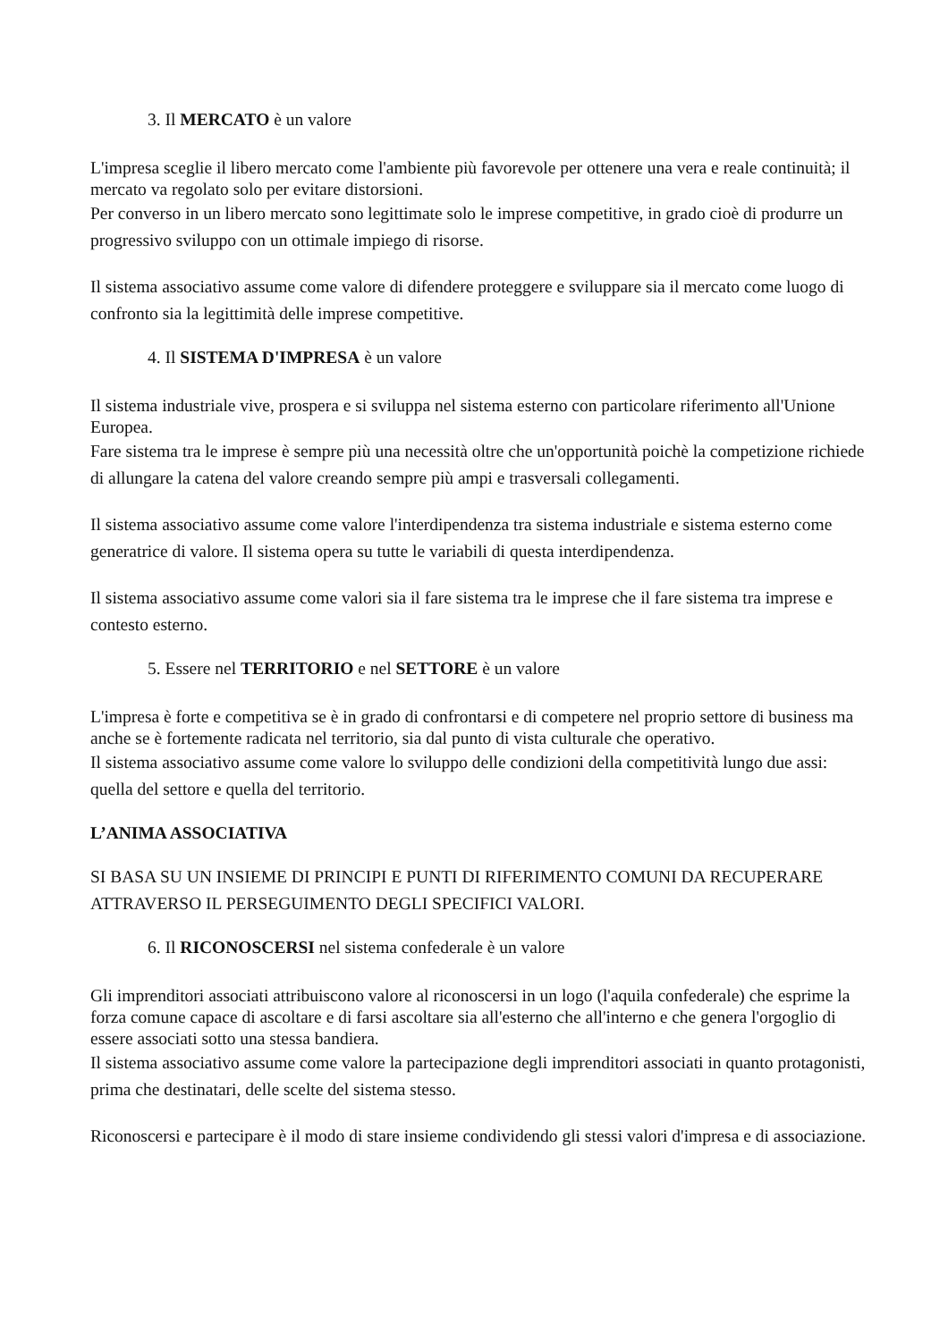3. Il MERCATO è un valore
L'impresa sceglie il libero mercato come l'ambiente più favorevole per ottenere una vera e reale continuità; il mercato va regolato solo per evitare distorsioni.
Per converso in un libero mercato sono legittimate solo le imprese competitive, in grado cioè di produrre un progressivo sviluppo con un ottimale impiego di risorse.
Il sistema associativo assume come valore di difendere proteggere e sviluppare sia il mercato come luogo di confronto sia la legittimità delle imprese competitive.
4. Il SISTEMA D'IMPRESA è un valore
Il sistema industriale vive, prospera e si sviluppa nel sistema esterno con particolare riferimento all'Unione Europea.
Fare sistema tra le imprese è sempre più una necessità oltre che un'opportunità poichè la competizione richiede di allungare la catena del valore creando sempre più ampi e trasversali collegamenti.
Il sistema associativo assume come valore l'interdipendenza tra sistema industriale e sistema esterno come generatrice di valore. Il sistema opera su tutte le variabili di questa interdipendenza.
Il sistema associativo assume come valori sia il fare sistema tra le imprese che il fare sistema tra imprese e contesto esterno.
5. Essere nel TERRITORIO e nel SETTORE è un valore
L'impresa è forte e competitiva se è in grado di confrontarsi e di competere nel proprio settore di business ma anche se è fortemente radicata nel territorio, sia dal punto di vista culturale che operativo.
Il sistema associativo assume come valore lo sviluppo delle condizioni della competitività lungo due assi: quella del settore e quella del territorio.
L’ANIMA ASSOCIATIVA
SI BASA SU UN INSIEME DI PRINCIPI E PUNTI DI RIFERIMENTO COMUNI DA RECUPERARE ATTRAVERSO IL PERSEGUIMENTO DEGLI SPECIFICI VALORI.
6. Il RICONOSCERSI nel sistema confederale è un valore
Gli imprenditori associati attribuiscono valore al riconoscersi in un logo (l'aquila confederale) che esprime la forza comune capace di ascoltare e di farsi ascoltare sia all'esterno che all'interno e che genera l'orgoglio di essere associati sotto una stessa bandiera.
Il sistema associativo assume come valore la partecipazione degli imprenditori associati in quanto protagonisti, prima che destinatari, delle scelte del sistema stesso.
Riconoscersi e partecipare è il modo di stare insieme condividendo gli stessi valori d'impresa e di associazione.